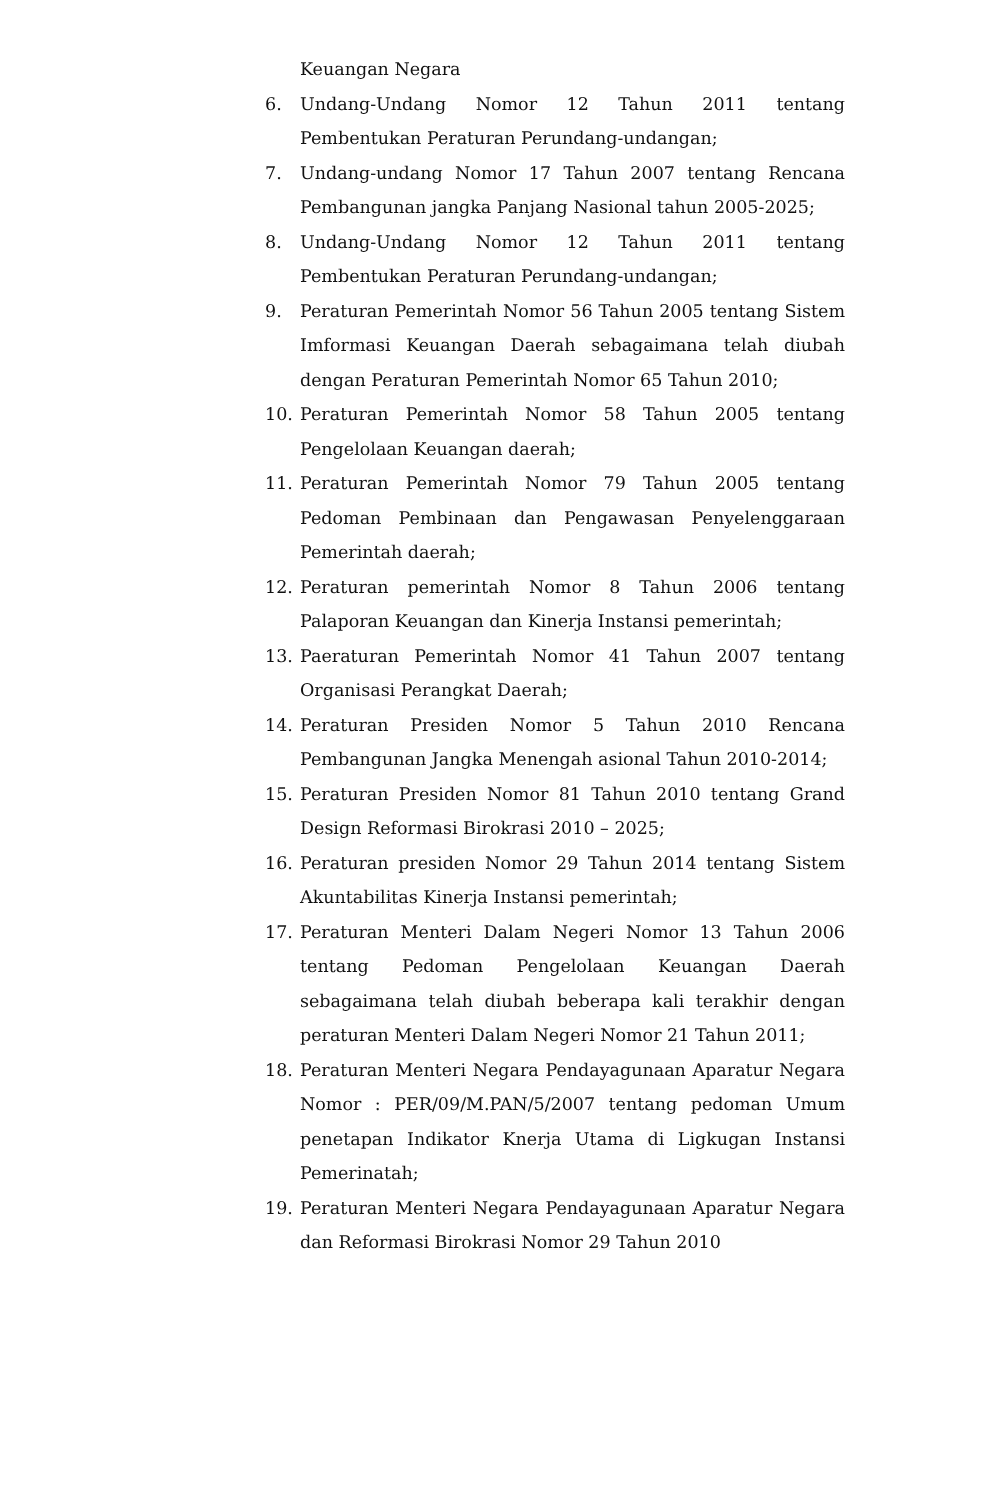Keuangan Negara
6. Undang-Undang Nomor 12 Tahun 2011 tentang Pembentukan Peraturan Perundang-undangan;
7. Undang-undang Nomor 17 Tahun 2007 tentang Rencana Pembangunan jangka Panjang Nasional tahun 2005-2025;
8. Undang-Undang Nomor 12 Tahun 2011 tentang Pembentukan Peraturan Perundang-undangan;
9. Peraturan Pemerintah Nomor 56 Tahun 2005 tentang Sistem Imformasi Keuangan Daerah sebagaimana telah diubah dengan Peraturan Pemerintah Nomor 65 Tahun 2010;
10. Peraturan Pemerintah Nomor 58 Tahun 2005 tentang Pengelolaan Keuangan daerah;
11. Peraturan Pemerintah Nomor 79 Tahun 2005 tentang Pedoman Pembinaan dan Pengawasan Penyelenggaraan Pemerintah daerah;
12. Peraturan pemerintah Nomor 8 Tahun 2006 tentang Palaporan Keuangan dan Kinerja Instansi pemerintah;
13. Paeraturan Pemerintah Nomor 41 Tahun 2007 tentang Organisasi Perangkat Daerah;
14. Peraturan Presiden Nomor 5 Tahun 2010 Rencana Pembangunan Jangka Menengah asional Tahun 2010-2014;
15. Peraturan Presiden Nomor 81 Tahun 2010 tentang Grand Design Reformasi Birokrasi 2010 – 2025;
16. Peraturan presiden Nomor 29 Tahun 2014 tentang Sistem Akuntabilitas Kinerja Instansi pemerintah;
17. Peraturan Menteri Dalam Negeri Nomor 13 Tahun 2006 tentang Pedoman Pengelolaan Keuangan Daerah sebagaimana telah diubah beberapa kali terakhir dengan peraturan Menteri Dalam Negeri Nomor 21 Tahun 2011;
18. Peraturan Menteri Negara Pendayagunaan Aparatur Negara Nomor : PER/09/M.PAN/5/2007 tentang pedoman Umum penetapan Indikator Knerja Utama di Ligkugan Instansi Pemerinatah;
19. Peraturan Menteri Negara Pendayagunaan Aparatur Negara dan Reformasi Birokrasi Nomor 29 Tahun 2010